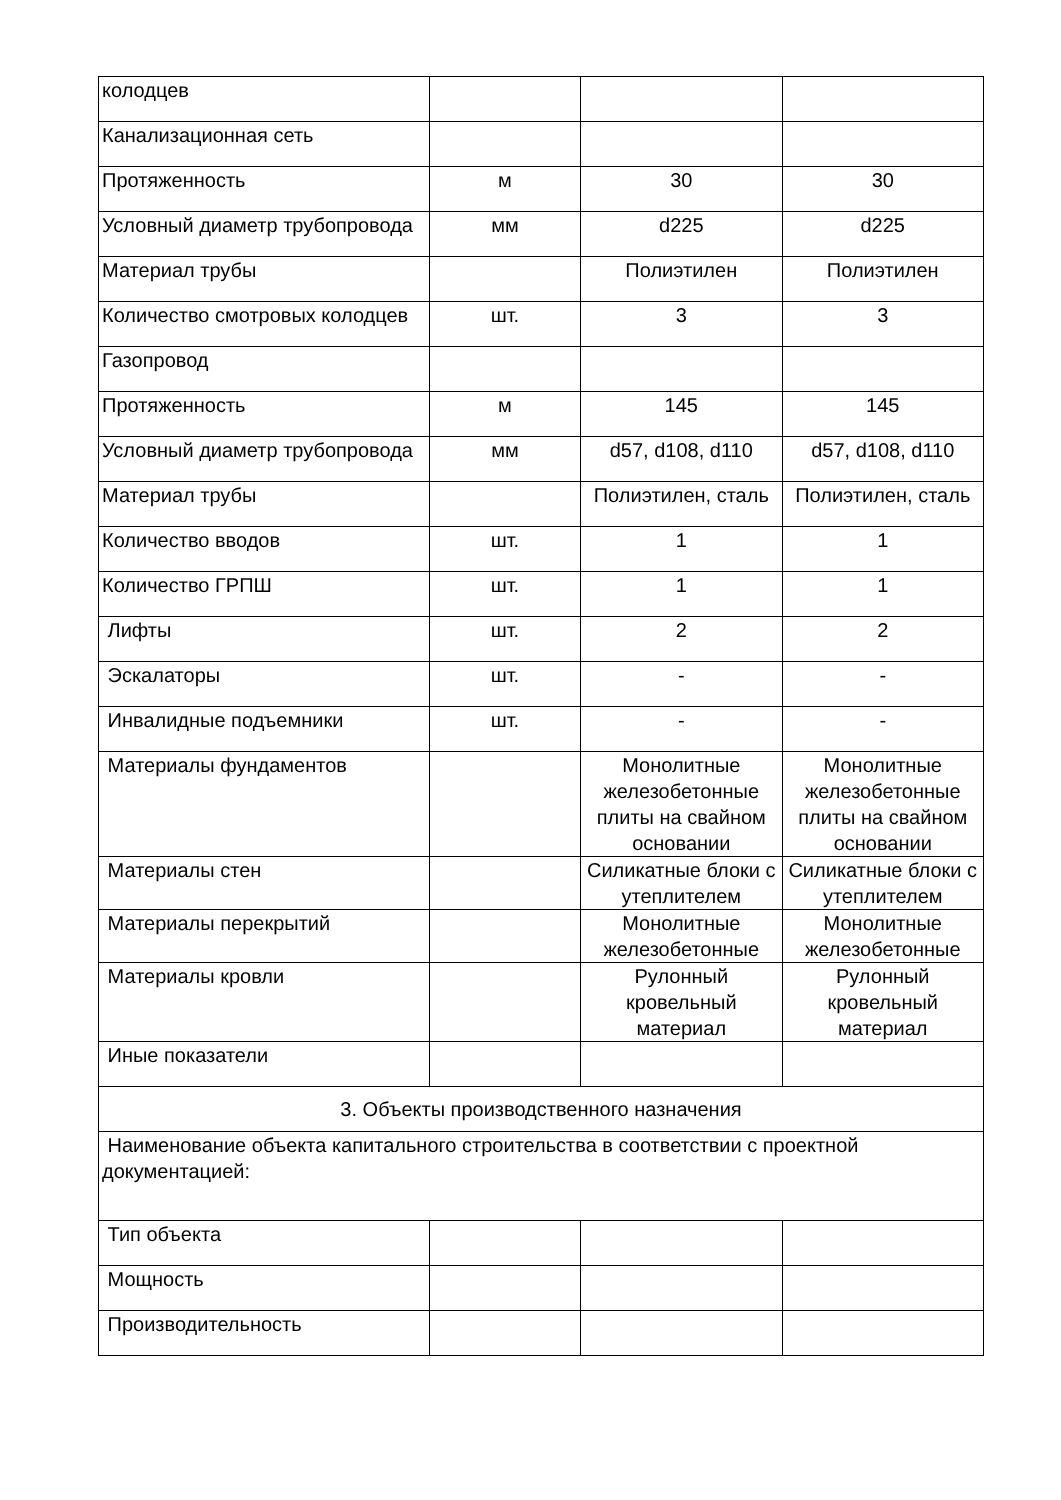| колодцев | | | |
| Канализационная сеть | | | |
| Протяженность | м | 30 | 30 |
| Условный диаметр трубопровода | мм | d225 | d225 |
| Материал трубы | | Полиэтилен | Полиэтилен |
| Количество смотровых колодцев | шт. | 3 | 3 |
| Газопровод | | | |
| Протяженность | м | 145 | 145 |
| Условный диаметр трубопровода | мм | d57, d108, d110 | d57, d108, d110 |
| Материал трубы | | Полиэтилен, сталь | Полиэтилен, сталь |
| Количество вводов | шт. | 1 | 1 |
| Количество ГРПШ | шт. | 1 | 1 |
| Лифты | шт. | 2 | 2 |
| Эскалаторы | шт. | - | - |
| Инвалидные подъемники | шт. | - | - |
| Материалы фундаментов | | Монолитные железобетонные плиты на свайном основании | Монолитные железобетонные плиты на свайном основании |
| Материалы стен | | Силикатные блоки с утеплителем | Силикатные блоки с утеплителем |
| Материалы перекрытий | | Монолитные железобетонные | Монолитные железобетонные |
| Материалы кровли | | Рулонный кровельный материал | Рулонный кровельный материал |
| Иные показатели | | | |
| 3. Объекты производственного назначения | | | |
| Наименование объекта капитального строительства в соответствии с проектной документацией: | | | |
| Тип объекта | | | |
| Мощность | | | |
| Производительность | | | |